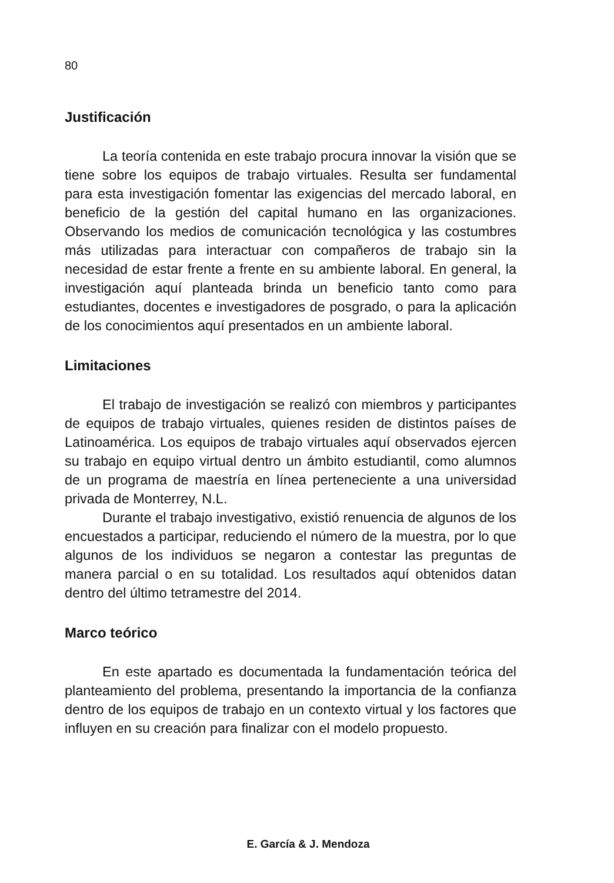80
Justificación
La teoría contenida en este trabajo procura innovar la visión que se tiene sobre los equipos de trabajo virtuales. Resulta ser fundamental para esta investigación fomentar las exigencias del mercado laboral, en beneficio de la gestión del capital humano en las organizaciones. Observando los medios de comunicación tecnológica y las costumbres más utilizadas para interactuar con compañeros de trabajo sin la necesidad de estar frente a frente en su ambiente laboral. En general, la investigación aquí planteada brinda un beneficio tanto como para estudiantes, docentes e investigadores de posgrado, o para la aplicación de los conocimientos aquí presentados en un ambiente laboral.
Limitaciones
El trabajo de investigación se realizó con miembros y participantes de equipos de trabajo virtuales, quienes residen de distintos países de Latinoamérica. Los equipos de trabajo virtuales aquí observados ejercen su trabajo en equipo virtual dentro un ámbito estudiantil, como alumnos de un programa de maestría en línea perteneciente a una universidad privada de Monterrey, N.L.
Durante el trabajo investigativo, existió renuencia de algunos de los encuestados a participar, reduciendo el número de la muestra, por lo que algunos de los individuos se negaron a contestar las preguntas de manera parcial o en su totalidad. Los resultados aquí obtenidos datan dentro del último tetramestre del 2014.
Marco teórico
En este apartado es documentada la fundamentación teórica del planteamiento del problema, presentando la importancia de la confianza dentro de los equipos de trabajo en un contexto virtual y los factores que influyen en su creación para finalizar con el modelo propuesto.
E. García & J. Mendoza